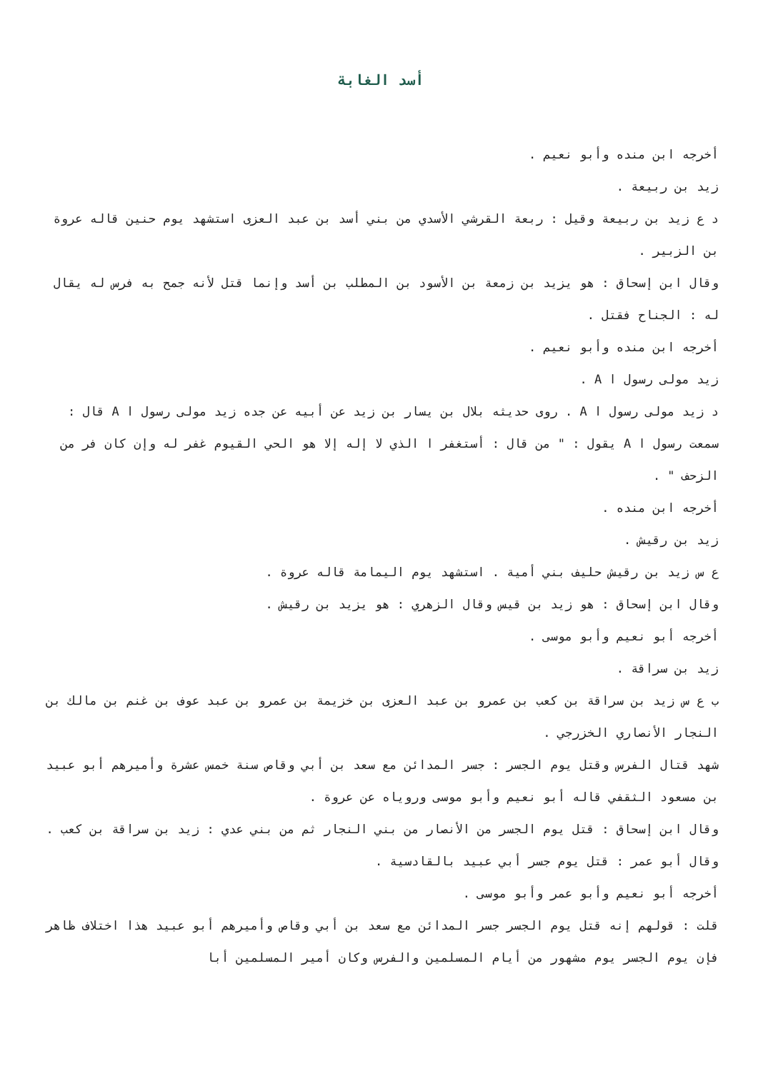أسد الغابة
أخرجه ابن منده وأبو نعيم .
زيد بن ربيعة .
د ع زيد بن ربيعة وقيل : ربعة القرشي الأسدي من بني أسد بن عبد العزى استشهد يوم حنين قاله عروة بن الزبير .
وقال ابن إسحاق : هو يزيد بن زمعة بن الأسود بن المطلب بن أسد وإنما قتل لأنه جمح به فرس له يقال له : الجناح فقتل .
أخرجه ابن منده وأبو نعيم .
زيد مولى رسول ا A .
د زيد مولى رسول ا A . روى حديثه بلال بن يسار بن زيد عن أبيه عن جده زيد مولى رسول ا A قال : سمعت رسول ا A يقول : " من قال : أستغفر ا الذي لا إله إلا هو الحي القيوم غفر له وإن كان فر من الزحف " .
أخرجه ابن منده .
زيد بن رقيش .
ع س زيد بن رقيش حليف بني أمية . استشهد يوم اليمامة قاله عروة .
وقال ابن إسحاق : هو زيد بن قيس وقال الزهري : هو يزيد بن رقيش .
أخرجه أبو نعيم وأبو موسى .
زيد بن سراقة .
ب ع س زيد بن سراقة بن كعب بن عمرو بن عبد العزى بن خزيمة بن عمرو بن عبد عوف بن غنم بن مالك بن النجار الأنصاري الخزرجي .
شهد قتال الفرس وقتل يوم الجسر : جسر المدائن مع سعد بن أبي وقاص سنة خمس عشرة وأميرهم أبو عبيد بن مسعود الثقفي قاله أبو نعيم وأبو موسى وروياه عن عروة .
وقال ابن إسحاق : قتل يوم الجسر من الأنصار من بني النجار ثم من بني عدي : زيد بن سراقة بن كعب .
وقال أبو عمر : قتل يوم جسر أبي عبيد بالقادسية .
أخرجه أبو نعيم وأبو عمر وأبو موسى .
قلت : قولهم إنه قتل يوم الجسر جسر المدائن مع سعد بن أبي وقاص وأميرهم أبو عبيد هذا اختلاف ظاهر فإن يوم الجسر يوم مشهور من أيام المسلمين والفرس وكان أمير المسلمين أبا